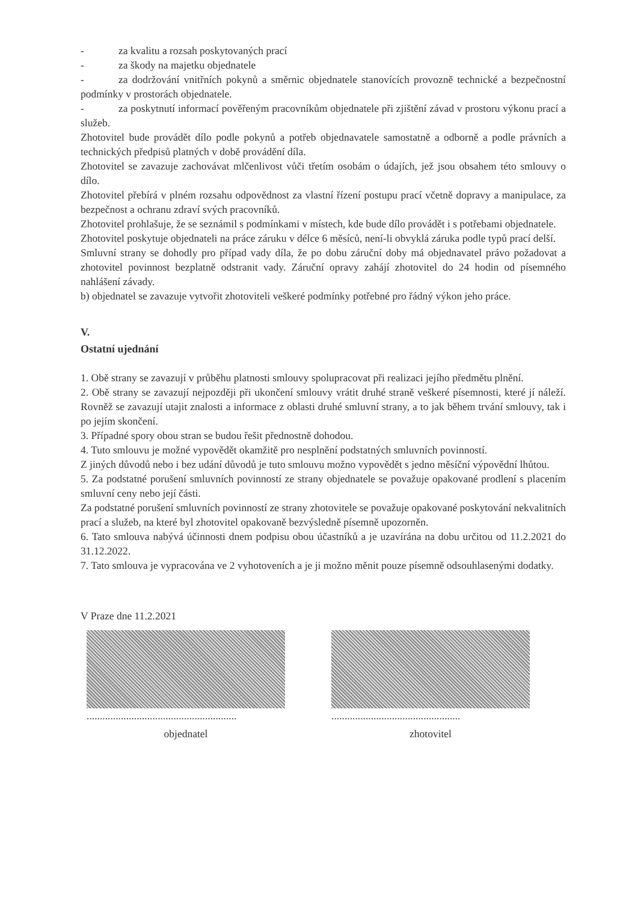- za kvalitu a rozsah poskytovaných prací
- za škody na majetku objednatele
- za dodržování vnitřních pokynů a směrnic objednatele stanovících provozně technické a bezpečnostní podmínky v prostorách objednatele.
- za poskytnutí informací pověřeným pracovníkům objednatele při zjištění závad v prostoru výkonu prací a služeb.
Zhotovitel bude provádět dílo podle pokynů a potřeb objednavatele samostatně a odborně a podle právních a technických předpisů platných v době provádění díla.
Zhotovitel se zavazuje zachovávat mlčenlivost vůči třetím osobám o údajích, jež jsou obsahem této smlouvy o dílo.
Zhotovitel přebírá v plném rozsahu odpovědnost za vlastní řízení postupu prací včetně dopravy a manipulace, za bezpečnost a ochranu zdraví svých pracovníků.
Zhotovitel prohlašuje, že se seznámil s podmínkami v místech, kde bude dílo provádět i s potřebami objednatele.
Zhotovitel poskytuje objednateli na práce záruku v délce 6 měsíců, není-li obvyklá záruka podle typů prací delší.
Smluvní strany se dohodly pro případ vady díla, že po dobu záruční doby má objednavatel právo požadovat a zhotovitel povinnost bezplatně odstranit vady. Záruční opravy zahájí zhotovitel do 24 hodin od písemného nahlášení závady.
b) objednatel se zavazuje vytvořit zhotoviteli veškeré podmínky potřebné pro řádný výkon jeho práce.
V.
Ostatní ujednání
1. Obě strany se zavazují v průběhu platnosti smlouvy spolupracovat při realizaci jejího předmětu plnění.
2. Obě strany se zavazují nejpozději při ukončení smlouvy vrátit druhé straně veškeré písemnosti, které jí náleží. Rovněž se zavazují utajit znalosti a informace z oblasti druhé smluvní strany, a to jak během trvání smlouvy, tak i po jejím skončení.
3. Případné spory obou stran se budou řešit přednostně dohodou.
4. Tuto smlouvu je možné vypovědět okamžitě pro nesplnění podstatných smluvních povinností.
Z jiných důvodů nebo i bez udání důvodů je tuto smlouvu možno vypovědět s jedno měsíční výpovědní lhůtou.
5. Za podstatné porušení smluvních povinností ze strany objednatele se považuje opakované prodlení s placením smluvní ceny nebo její části.
Za podstatné porušení smluvních povinností ze strany zhotovitele se považuje opakované poskytování nekvalitních prací a služeb, na které byl zhotovitel opakovaně bezvýsledně písemně upozorněn.
6. Tato smlouva nabývá účinnosti dnem podpisu obou účastníků a je uzavírána na dobu určitou od 11.2.2021 do 31.12.2022.
7. Tato smlouva je vypracována ve 2 vyhotoveních a je ji možno měnit pouze písemně odsouhlasenými dodatky.
V Praze dne 11.2.2021
.........................................................
objednatel
.................................................
zhotovitel